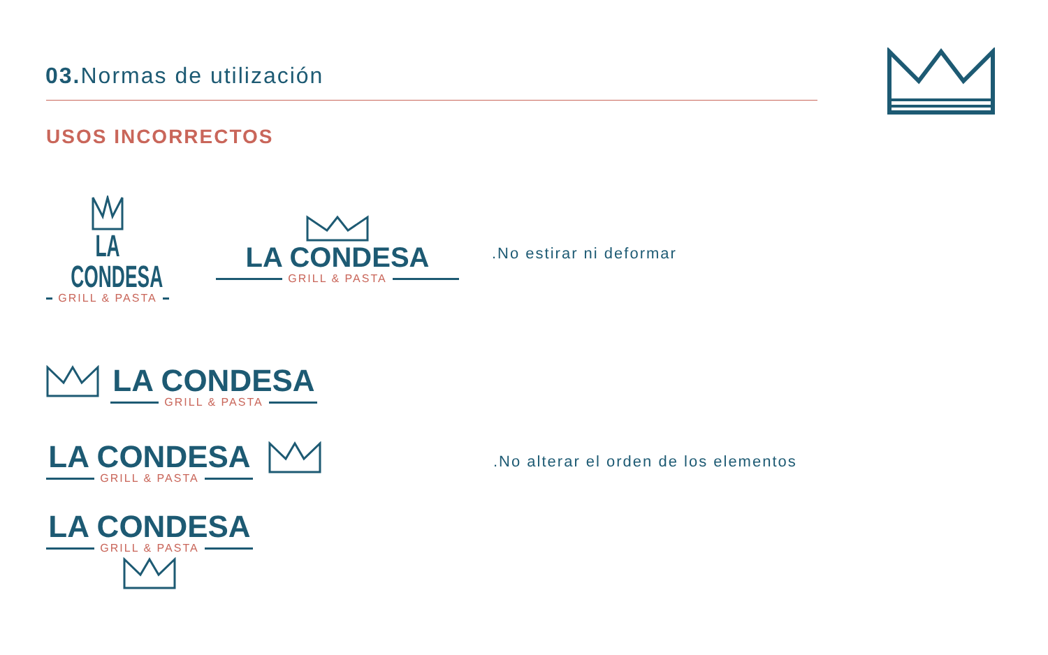03. Normas de utilización
USOS INCORRECTOS
LA CONDESA
GRILL & PASTA
LA CONDESA
GRILL & PASTA
.No estirar ni deformar
LA CONDESA
GRILL & PASTA
LA CONDESA
GRILL & PASTA
.No alterar el orden de los elementos
LA CONDESA
GRILL & PASTA